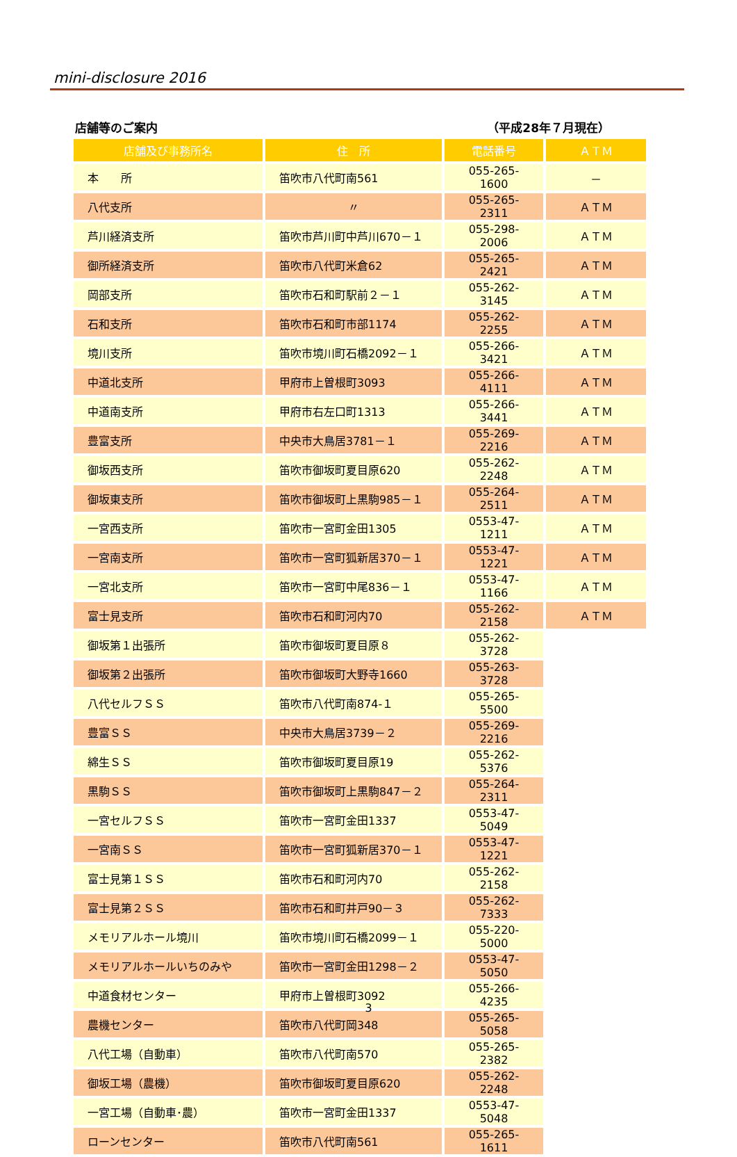mini-disclosure 2016
店舗等のご案内 （平成28年７月現在）
| 店舗及び事務所名 | 住 所 | 電話番号 | ＡＴＭ |
| --- | --- | --- | --- |
| 本 所 | 笛吹市八代町南561 | 055-265-1600 | － |
| 八代支所 | 〃 | 055-265-2311 | ＡＴＭ |
| 芦川経済支所 | 笛吹市芦川町中芦川670－１ | 055-298-2006 | ＡＴＭ |
| 御所経済支所 | 笛吹市八代町米倉62 | 055-265-2421 | ＡＴＭ |
| 岡部支所 | 笛吹市石和町駅前２－１ | 055-262-3145 | ＡＴＭ |
| 石和支所 | 笛吹市石和町市部1174 | 055-262-2255 | ＡＴＭ |
| 境川支所 | 笛吹市境川町石橋2092－１ | 055-266-3421 | ＡＴＭ |
| 中道北支所 | 甲府市上曽根町3093 | 055-266-4111 | ＡＴＭ |
| 中道南支所 | 甲府市右左口町1313 | 055-266-3441 | ＡＴＭ |
| 豊富支所 | 中央市大鳥居3781－１ | 055-269-2216 | ＡＴＭ |
| 御坂西支所 | 笛吹市御坂町夏目原620 | 055-262-2248 | ＡＴＭ |
| 御坂東支所 | 笛吹市御坂町上黒駒985－１ | 055-264-2511 | ＡＴＭ |
| 一宮西支所 | 笛吹市一宮町金田1305 | 0553-47-1211 | ＡＴＭ |
| 一宮南支所 | 笛吹市一宮町狐新居370－１ | 0553-47-1221 | ＡＴＭ |
| 一宮北支所 | 笛吹市一宮町中尾836－１ | 0553-47-1166 | ＡＴＭ |
| 富士見支所 | 笛吹市石和町河内70 | 055-262-2158 | ＡＴＭ |
| 御坂第１出張所 | 笛吹市御坂町夏目原８ | 055-262-3728 | |
| 御坂第２出張所 | 笛吹市御坂町大野寺1660 | 055-263-3728 | |
| 八代セルフＳＳ | 笛吹市八代町南874-１ | 055-265-5500 | |
| 豊富ＳＳ | 中央市大鳥居3739－２ | 055-269-2216 | |
| 綿生ＳＳ | 笛吹市御坂町夏目原19 | 055-262-5376 | |
| 黒駒ＳＳ | 笛吹市御坂町上黒駒847－２ | 055-264-2311 | |
| 一宮セルフＳＳ | 笛吹市一宮町金田1337 | 0553-47-5049 | |
| 一宮南ＳＳ | 笛吹市一宮町狐新居370－１ | 0553-47-1221 | |
| 富士見第１ＳＳ | 笛吹市石和町河内70 | 055-262-2158 | |
| 富士見第２ＳＳ | 笛吹市石和町井戸90－３ | 055-262-7333 | |
| メモリアルホール境川 | 笛吹市境川町石橋2099－１ | 055-220-5000 | |
| メモリアルホールいちのみや | 笛吹市一宮町金田1298－２ | 0553-47-5050 | |
| 中道食材センター | 甲府市上曽根町3092 | 055-266-4235 | |
| 農機センター | 笛吹市八代町岡348 | 055-265-5058 | |
| 八代工場（自動車） | 笛吹市八代町南570 | 055-265-2382 | |
| 御坂工場（農機） | 笛吹市御坂町夏目原620 | 055-262-2248 | |
| 一宮工場（自動車･農） | 笛吹市一宮町金田1337 | 0553-47-5048 | |
| ローンセンター | 笛吹市八代町南561 | 055-265-1611 | |
3